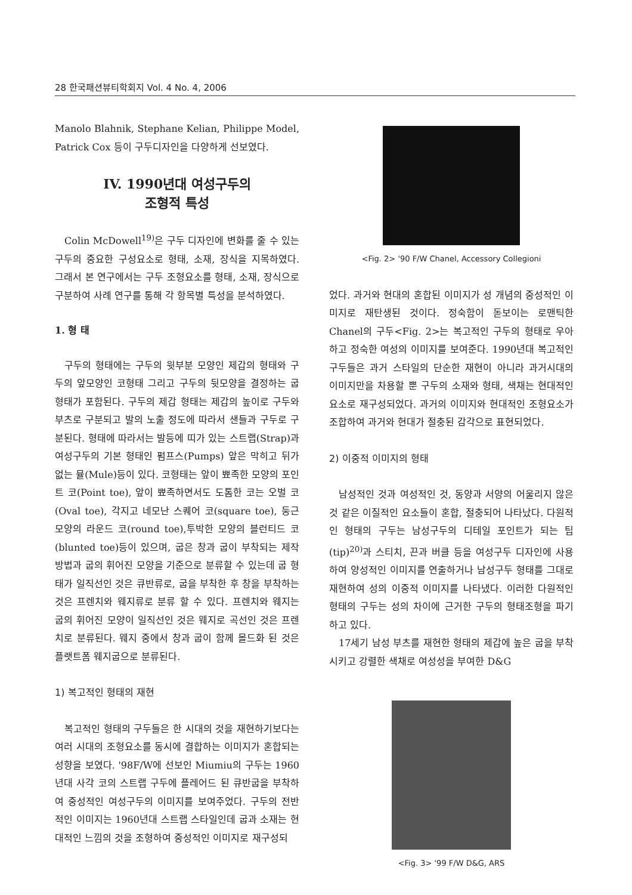28 한국패션뷰티학회지 Vol. 4 No. 4, 2006
Manolo Blahnik, Stephane Kelian, Philippe Model, Patrick Cox 등이 구두디자인을 다양하게 선보였다.
IV. 1990년대 여성구두의
조형적 특성
Colin McDowell<sup>19)</sup>은 구두 디자인에 변화를 줄 수 있는 구두의 중요한 구성요소로 형태, 소재, 장식을 지목하였다. 그래서 본 연구에서는 구두 조형요소를 형태, 소재, 장식으로 구분하여 사례 연구를 통해 각 항목별 특성을 분석하였다.
1. 형 태
구두의 형태에는 구두의 윗부분 모양인 제갑의 형태와 구두의 앞모양인 코형태 그리고 구두의 뒷모양을 결정하는 굽형태가 포함된다. 구두의 제갑 형태는 제갑의 높이로 구두와 부츠로 구분되고 발의 노출 정도에 따라서 샌들과 구두로 구분된다. 형태에 따라서는 발등에 띠가 있는 스트랩(Strap)과 여성구두의 기본 형태인 펌프스(Pumps) 앞은 막히고 뒤가 없는 뮬(Mule)등이 있다. 코형태는 앞이 뾰족한 모양의 포인트 코(Point toe), 앞이 뾰족하면서도 도톰한 코는 오벌 코(Oval toe), 각지고 네모난 스퀘어 코(square toe), 둥근 모양의 라운드 코(round toe),투박한 모양의 블런티드 코(blunted toe)등이 있으며, 굽은 창과 굽이 부착되는 제작방법과 굽의 휘어진 모양을 기준으로 분류할 수 있는데 굽 형태가 일직선인 것은 큐반류로, 굽을 부착한 후 창을 부착하는 것은 프렌치와 웨지류로 분류 할 수 있다. 프렌치와 웨지는 굽의 휘어진 모양이 일직선인 것은 웨지로 곡선인 것은 프렌치로 분류된다. 웨지 중에서 창과 굽이 함께 몰드화 된 것은 플랫트폼 웨지굽으로 분류된다.
1) 복고적인 형태의 재현
복고적인 형태의 구두들은 한 시대의 것을 재현하기보다는 여러 시대의 조형요소를 동시에 결합하는 이미지가 혼합되는 성향을 보였다. '98F/W에 선보인 Miumiu의 구두는 1960년대 사각 코의 스트랩 구두에 플레어드 된 큐반굽을 부착하여 중성적인 여성구두의 이미지를 보여주었다. 구두의 전반적인 이미지는 1960년대 스트랩 스타일인데 굽과 소재는 현대적인 느낌의 것을 조형하여 중성적인 이미지로 재구성되
<Fig. 2> '90 F/W Chanel, Accessory Collegioni
었다. 과거와 현대의 혼합된 이미지가 성 개념의 중성적인 이미지로 재탄생된 것이다. 정숙함이 돋보이는 로맨틱한 Chanel의 구두<Fig. 2>는 복고적인 구두의 형태로 우아하고 정숙한 여성의 이미지를 보여준다. 1990년대 복고적인 구두들은 과거 스타일의 단순한 재현이 아니라 과거시대의 이미지만을 차용할 뿐 구두의 소재와 형태, 색채는 현대적인 요소로 재구성되었다. 과거의 이미지와 현대적인 조형요소가 조합하여 과거와 현대가 절충된 감각으로 표현되었다.
2) 이중적 이미지의 형태
남성적인 것과 여성적인 것, 동양과 서양의 어울리지 않은 것 같은 이질적인 요소들이 혼합, 절충되어 나타났다. 다원적인 형태의 구두는 남성구두의 디테일 포인트가 되는 팁(tip)<sup>20)</sup>과 스티치, 끈과 버클 등을 여성구두 디자인에 사용하여 양성적인 이미지를 연출하거나 남성구두 형태를 그대로 재현하여 성의 이중적 이미지를 나타냈다. 이러한 다원적인 형태의 구두는 성의 차이에 근거한 구두의 형태조형을 파기하고 있다.
17세기 남성 부츠를 재현한 형태의 제갑에 높은 굽을 부착시키고 강렬한 색채로 여성성을 부여한 D&G
<Fig. 3> '99 F/W D&G, ARS